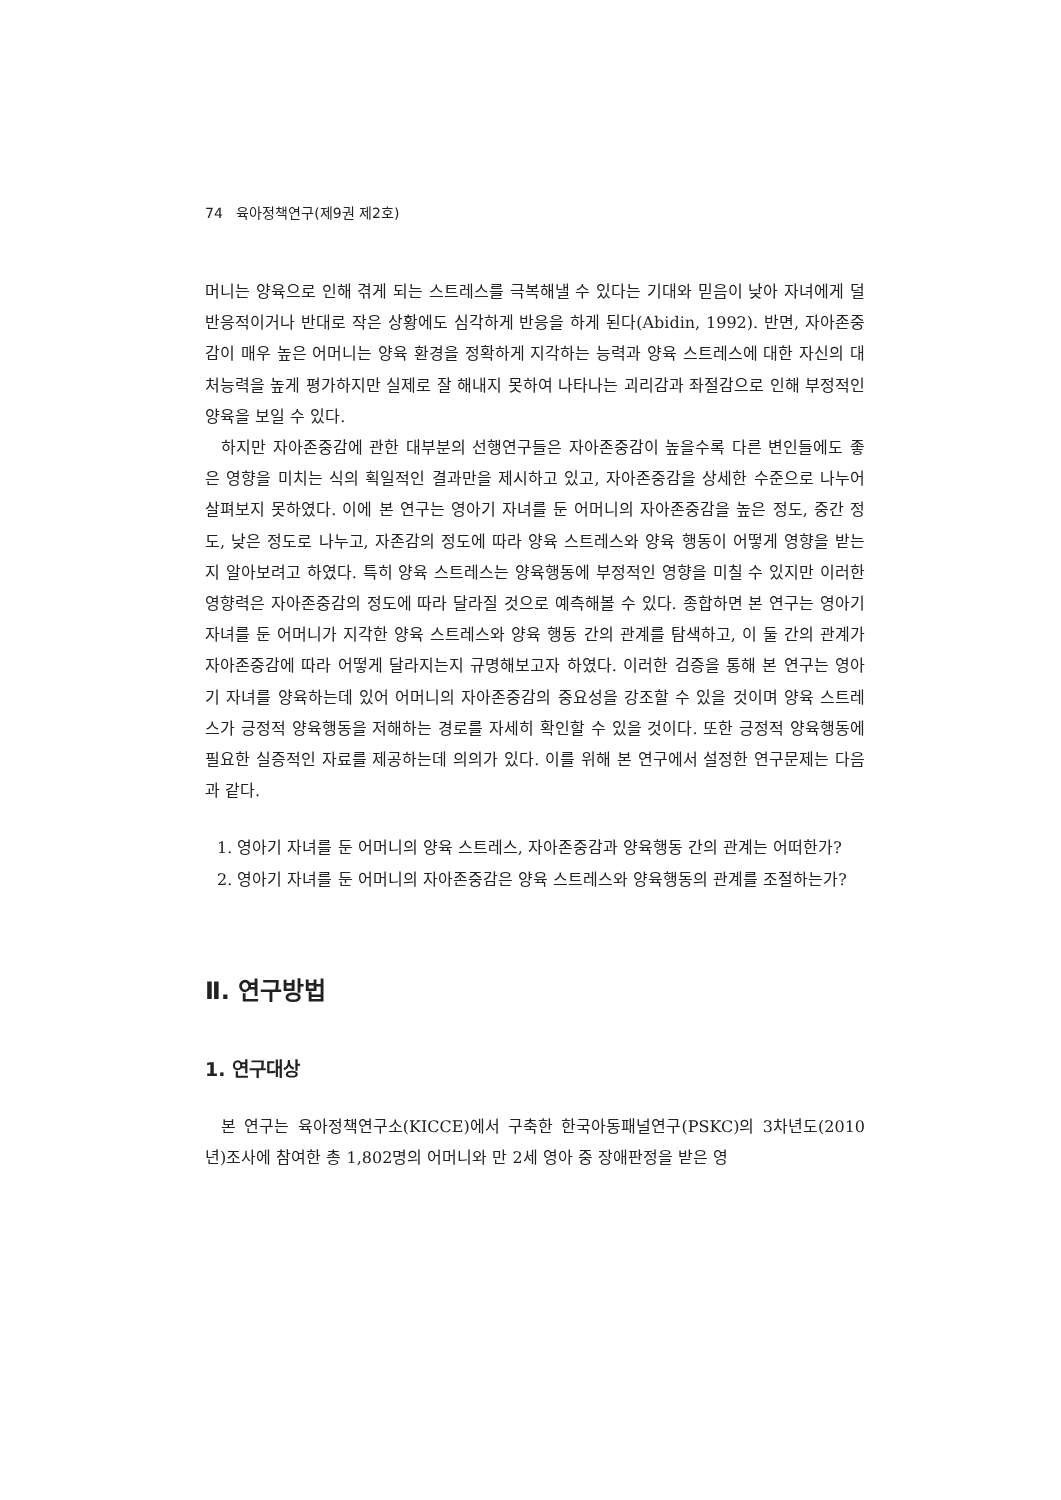74 육아정책연구(제9권 제2호)
머니는 양육으로 인해 겪게 되는 스트레스를 극복해낼 수 있다는 기대와 믿음이 낮아 자녀에게 덜 반응적이거나 반대로 작은 상황에도 심각하게 반응을 하게 된다(Abidin, 1992). 반면, 자아존중감이 매우 높은 어머니는 양육 환경을 정확하게 지각하는 능력과 양육 스트레스에 대한 자신의 대처능력을 높게 평가하지만 실제로 잘 해내지 못하여 나타나는 괴리감과 좌절감으로 인해 부정적인 양육을 보일 수 있다.
하지만 자아존중감에 관한 대부분의 선행연구들은 자아존중감이 높을수록 다른 변인들에도 좋은 영향을 미치는 식의 획일적인 결과만을 제시하고 있고, 자아존중감을 상세한 수준으로 나누어 살펴보지 못하였다. 이에 본 연구는 영아기 자녀를 둔 어머니의 자아존중감을 높은 정도, 중간 정도, 낮은 정도로 나누고, 자존감의 정도에 따라 양육 스트레스와 양육 행동이 어떻게 영향을 받는지 알아보려고 하였다. 특히 양육 스트레스는 양육행동에 부정적인 영향을 미칠 수 있지만 이러한 영향력은 자아존중감의 정도에 따라 달라질 것으로 예측해볼 수 있다. 종합하면 본 연구는 영아기 자녀를 둔 어머니가 지각한 양육 스트레스와 양육 행동 간의 관계를 탐색하고, 이 둘 간의 관계가 자아존중감에 따라 어떻게 달라지는지 규명해보고자 하였다. 이러한 검증을 통해 본 연구는 영아기 자녀를 양육하는데 있어 어머니의 자아존중감의 중요성을 강조할 수 있을 것이며 양육 스트레스가 긍정적 양육행동을 저해하는 경로를 자세히 확인할 수 있을 것이다. 또한 긍정적 양육행동에 필요한 실증적인 자료를 제공하는데 의의가 있다. 이를 위해 본 연구에서 설정한 연구문제는 다음과 같다.
1. 영아기 자녀를 둔 어머니의 양육 스트레스, 자아존중감과 양육행동 간의 관계는 어떠한가?
2. 영아기 자녀를 둔 어머니의 자아존중감은 양육 스트레스와 양육행동의 관계를 조절하는가?
Ⅱ. 연구방법
1. 연구대상
본 연구는 육아정책연구소(KICCE)에서 구축한 한국아동패널연구(PSKC)의 3차년도(2010년)조사에 참여한 총 1,802명의 어머니와 만 2세 영아 중 장애판정을 받은 영